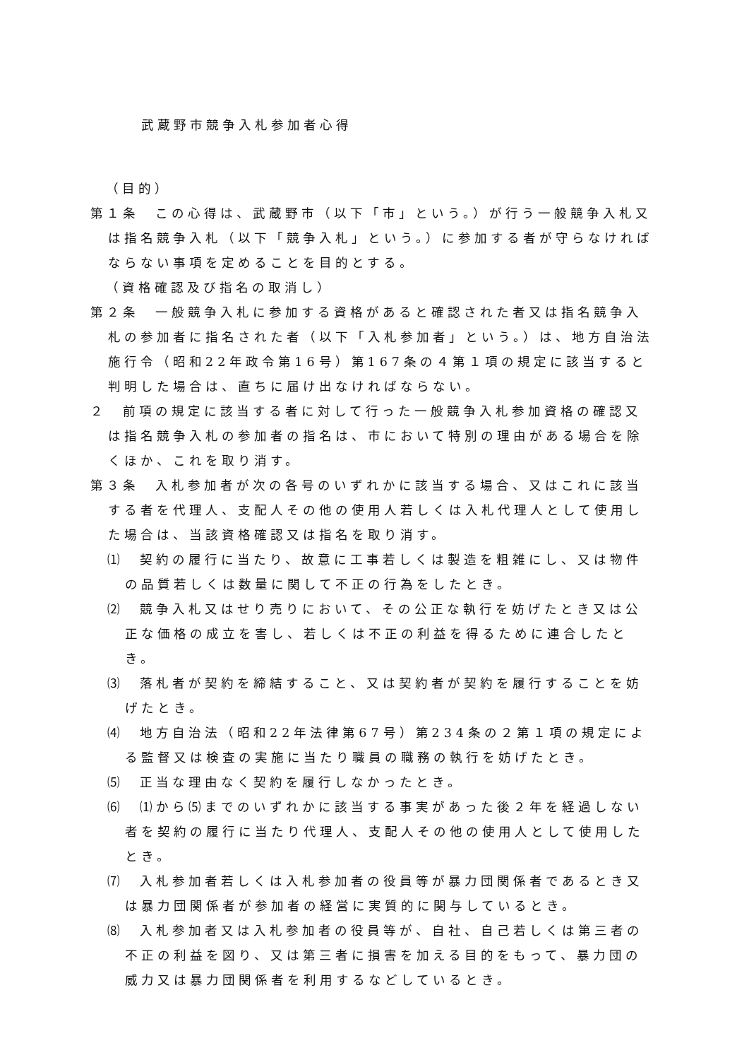武蔵野市競争入札参加者心得
（目的）
第１条　この心得は、武蔵野市（以下「市」という。）が行う一般競争入札又は指名競争入札（以下「競争入札」という。）に参加する者が守らなければならない事項を定めることを目的とする。
（資格確認及び指名の取消し）
第２条　一般競争入札に参加する資格があると確認された者又は指名競争入札の参加者に指名された者（以下「入札参加者」という。）は、地方自治法施行令（昭和22年政令第16号）第167条の４第１項の規定に該当すると判明した場合は、直ちに届け出なければならない。
２　前項の規定に該当する者に対して行った一般競争入札参加資格の確認又は指名競争入札の参加者の指名は、市において特別の理由がある場合を除くほか、これを取り消す。
第３条　入札参加者が次の各号のいずれかに該当する場合、又はこれに該当する者を代理人、支配人その他の使用人若しくは入札代理人として使用した場合は、当該資格確認又は指名を取り消す。
⑴　契約の履行に当たり、故意に工事若しくは製造を粗雑にし、又は物件の品質若しくは数量に関して不正の行為をしたとき。
⑵　競争入札又はせり売りにおいて、その公正な執行を妨げたとき又は公正な価格の成立を害し、若しくは不正の利益を得るために連合したとき。
⑶　落札者が契約を締結すること、又は契約者が契約を履行することを妨げたとき。
⑷　地方自治法（昭和22年法律第67号）第234条の２第１項の規定による監督又は検査の実施に当たり職員の職務の執行を妨げたとき。
⑸　正当な理由なく契約を履行しなかったとき。
⑹　⑴から⑸までのいずれかに該当する事実があった後２年を経過しない者を契約の履行に当たり代理人、支配人その他の使用人として使用したとき。
⑺　入札参加者若しくは入札参加者の役員等が暴力団関係者であるとき又は暴力団関係者が参加者の経営に実質的に関与しているとき。
⑻　入札参加者又は入札参加者の役員等が、自社、自己若しくは第三者の不正の利益を図り、又は第三者に損害を加える目的をもって、暴力団の威力又は暴力団関係者を利用するなどしているとき。